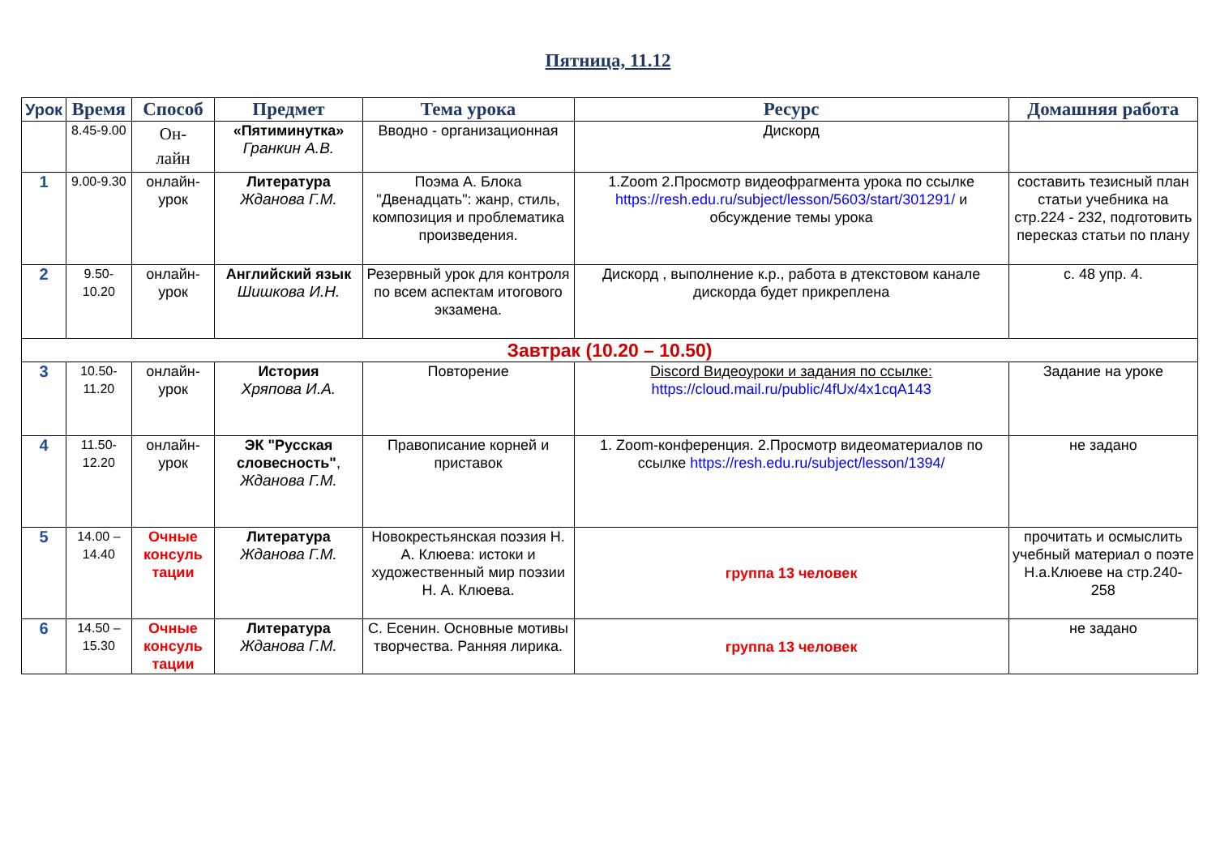Пятница, 11.12
| Урок | Время | Способ | Предмет | Тема урока | Ресурс | Домашняя работа |
| --- | --- | --- | --- | --- | --- | --- |
| | 8.45-9.00 | Он- лайн | «Пятиминутка» Гранкин А.В. | Вводно - организационная | Дискорд | |
| 1 | 9.00-9.30 | онлайн-урок | Литература Жданова Г.М. | Поэма А. Блока "Двенадцать": жанр, стиль, композиция и проблематика произведения. | 1.Zoom 2.Просмотр видеофрагмента урока по ссылке https://resh.edu.ru/subject/lesson/5603/start/301291/ и обсуждение темы урока | составить тезисный план статьи учебника на стр.224 - 232, подготовить пересказ статьи по плану |
| 2 | 9.50-10.20 | онлайн-урок | Английский язык Шишкова И.Н. | Резервный урок для контроля по всем аспектам итогового экзамена. | Дискорд , выполнение к.р., работа в дтекстовом канале дискорда будет прикреплена | с. 48 упр. 4. |
| Завтрак (10.20 – 10.50) | | | | | | |
| 3 | 10.50-11.20 | онлайн-урок | История Хряпова И.А. | Повторение | Discord Видеоуроки и задания по ссылке: https://cloud.mail.ru/public/4fUx/4x1cqA143 | Задание на уроке |
| 4 | 11.50-12.20 | онлайн-урок | ЭК "Русская словесность" , Жданова Г.М. | Правописание корней и приставок | 1. Zoom-конференция. 2.Просмотр видеоматериалов по ссылке https://resh.edu.ru/subject/lesson/1394/ | не задано |
| 5 | 14.00 – 14.40 | Очные консуль тации | Литература Жданова Г.М. | Новокрестьянская поэзия Н. А. Клюева: истоки и художественный мир поэзии Н. А. Клюева. | группа 13 человек | прочитать и осмыслить учебный материал о поэте Н.а.Клюеве на стр.240-258 |
| 6 | 14.50 – 15.30 | Очные консуль тации | Литература Жданова Г.М. | С. Есенин. Основные мотивы творчества. Ранняя лирика. | группа 13 человек | не задано |